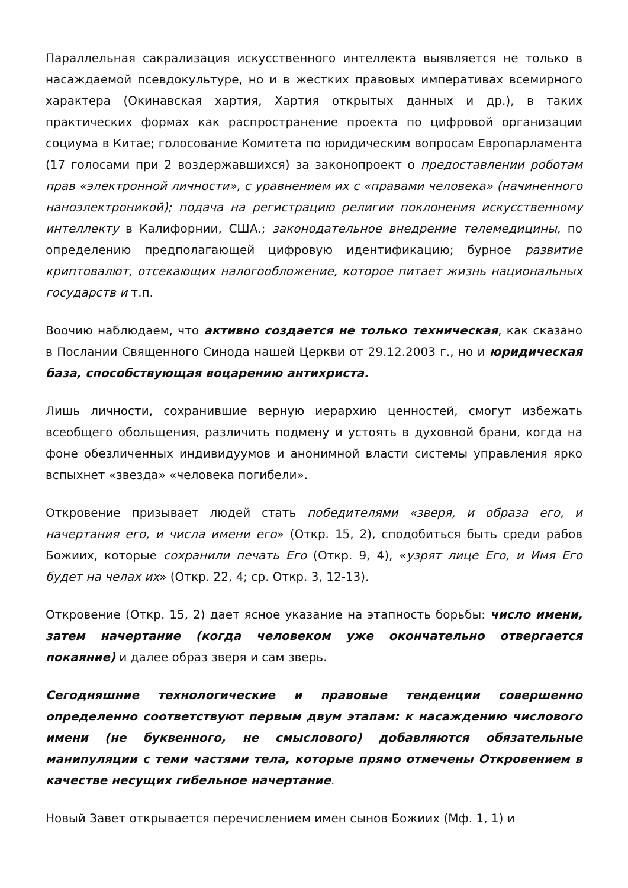Параллельная сакрализация искусственного интеллекта выявляется не только в насаждаемой псевдокультуре, но и в жестких правовых императивах всемирного характера (Окинавская хартия, Хартия открытых данных и др.), в таких практических формах как распространение проекта по цифровой организации социума в Китае; голосование Комитета по юридическим вопросам Европарламента (17 голосами при 2 воздержавшихся) за законопроект о предоставлении роботам прав «электронной личности», с уравнением их с «правами человека» (начиненного наноэлектроникой); подача на регистрацию религии поклонения искусственному интеллекту в Калифорнии, США.; законодательное внедрение телемедицины, по определению предполагающей цифровую идентификацию; бурное развитие криптовалют, отсекающих налогообложение, которое питает жизнь национальных государств и т.п.
Воочию наблюдаем, что активно создается не только техническая, как сказано в Послании Священного Синода нашей Церкви от 29.12.2003 г., но и юридическая база, способствующая воцарению антихриста.
Лишь личности, сохранившие верную иерархию ценностей, смогут избежать всеобщего обольщения, различить подмену и устоять в духовной брани, когда на фоне обезличенных индивидуумов и анонимной власти системы управления ярко вспыхнет «звезда» «человека погибели».
Откровение призывает людей стать победителями «зверя, и образа его, и начертания его, и числа имени его» (Откр. 15, 2), сподобиться быть среди рабов Божиих, которые сохранили печать Его (Откр. 9, 4), «узрят лице Его, и Имя Его будет на челах их» (Откр. 22, 4; ср. Откр. 3, 12-13).
Откровение (Откр. 15, 2) дает ясное указание на этапность борьбы: число имени, затем начертание (когда человеком уже окончательно отвергается покаяние) и далее образ зверя и сам зверь.
Сегодняшние технологические и правовые тенденции совершенно определенно соответствуют первым двум этапам: к насаждению числового имени (не буквенного, не смыслового) добавляются обязательные манипуляции с теми частями тела, которые прямо отмечены Откровением в качестве несущих гибельное начертание.
Новый Завет открывается перечислением имен сынов Божиих (Мф. 1, 1) и